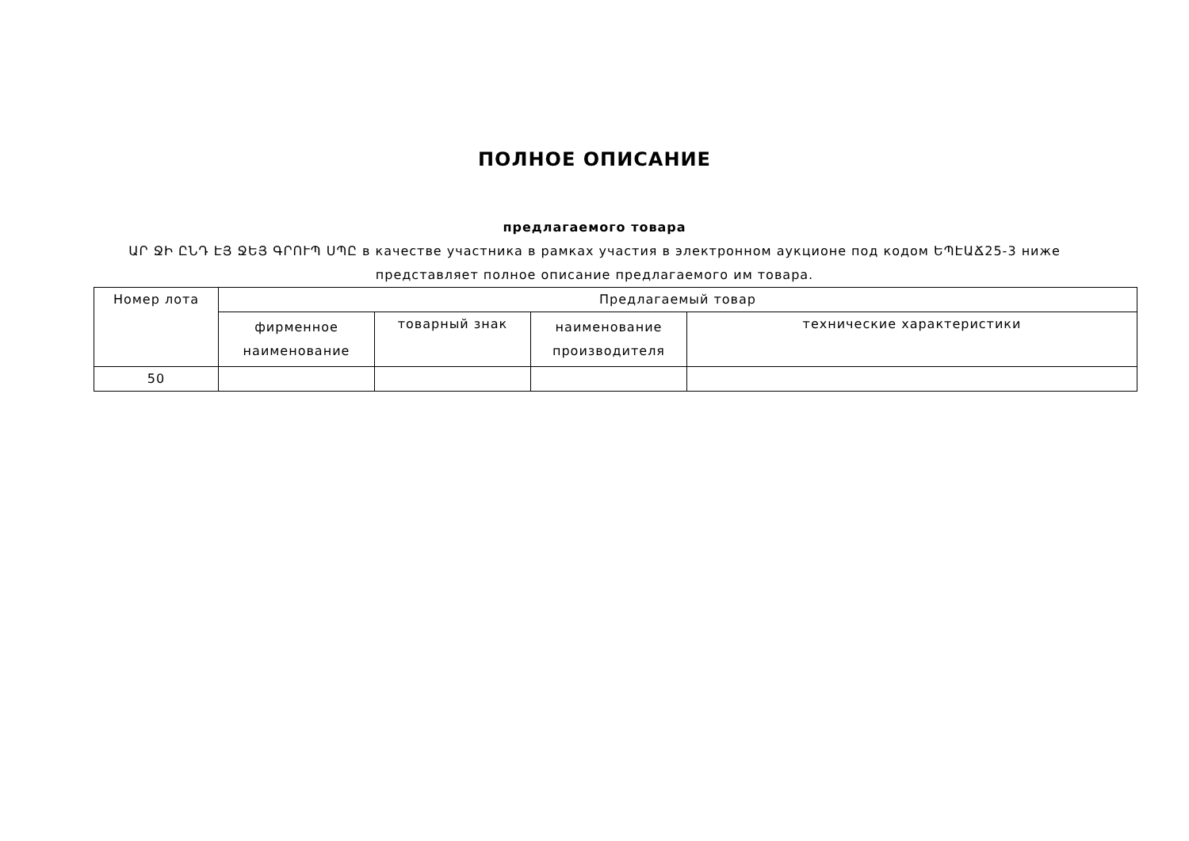ПОЛНОЕ ОПИСАНИЕ
предлагаемого товара
ԱՐ ՋԻ ԸՆԴ ԷՅ ՋԵՅ ԳՐՈՒՊ ՍՊԸ в качестве участника в рамках участия в электронном аукционе под кодом ԵՊԷԱՃ25-3 ниже представляет полное описание предлагаемого им товара.
| Номер лота | Предлагаемый товар | | | |
| --- | --- | --- | --- | --- |
| | фирменное наименование | товарный знак | наименование производителя | технические характеристики |
| 50 | | | | |